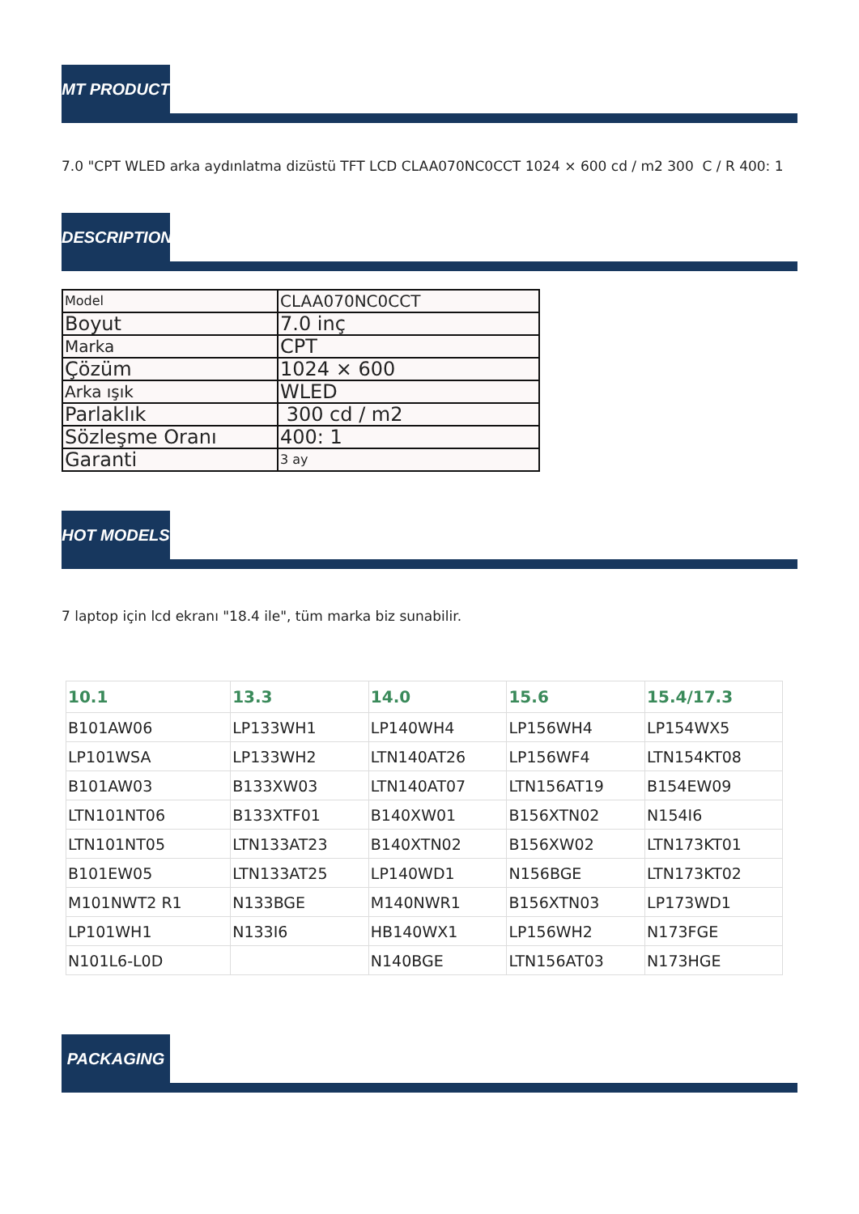MT PRODUCT
7.0 "CPT WLED arka aydınlatma dizüstü TFT LCD CLAA070NC0CCT 1024 × 600 cd / m2 300 C / R 400: 1
DESCRIPTION
| Model | CLAA070NC0CCT |
| Boyut | 7.0 inç |
| Marka | CPT |
| Çözüm | 1024 × 600 |
| Arka ışık | WLED |
| Parlaklık | 300 cd / m2 |
| Sözleşme Oranı | 400: 1 |
| Garanti | 3 ay |
HOT MODELS
7 laptop için lcd ekranı "18.4 ile", tüm marka biz sunabilir.
| 10.1 | 13.3 | 14.0 | 15.6 | 15.4/17.3 |
| --- | --- | --- | --- | --- |
| B101AW06 | LP133WH1 | LP140WH4 | LP156WH4 | LP154WX5 |
| LP101WSA | LP133WH2 | LTN140AT26 | LP156WF4 | LTN154KT08 |
| B101AW03 | B133XW03 | LTN140AT07 | LTN156AT19 | B154EW09 |
| LTN101NT06 | B133XTF01 | B140XW01 | B156XTN02 | N154I6 |
| LTN101NT05 | LTN133AT23 | B140XTN02 | B156XW02 | LTN173KT01 |
| B101EW05 | LTN133AT25 | LP140WD1 | N156BGE | LTN173KT02 |
| M101NWT2 R1 | N133BGE | M140NWR1 | B156XTN03 | LP173WD1 |
| LP101WH1 | N133I6 | HB140WX1 | LP156WH2 | N173FGE |
| N101L6-L0D | | N140BGE | LTN156AT03 | N173HGE |
PACKAGING